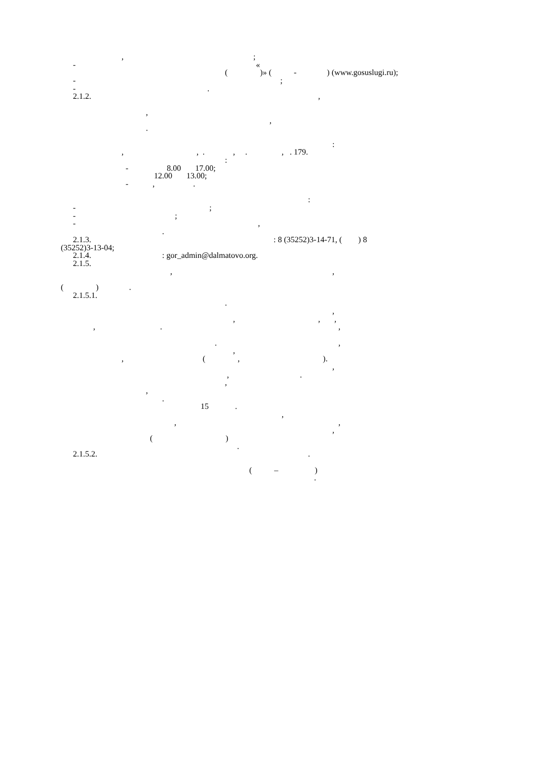, ;
- «
( )» ( - ) (www.gosuslugi.ru);
- ;
- .
2.1.2. ,
,
,
.
:
, , . , . , . 179.
:
- 8.00 17.00;
12.00 13.00;
- , .
:
- ;
- ;
- ,
.
2.1.3. : 8 (35252)3-14-71, ( ) 8
(35252)3-13-04;
2.1.4. : gor_admin@dalmatovo.org.
2.1.5.
, ,
( ) .
2.1.5.1.
.
,
, , ,
, . ,
. ,
,
, ( , ).
,
, .
,
,
.
15 .
,
, ,
,
( )
.
2.1.5.2. .
( – )
.